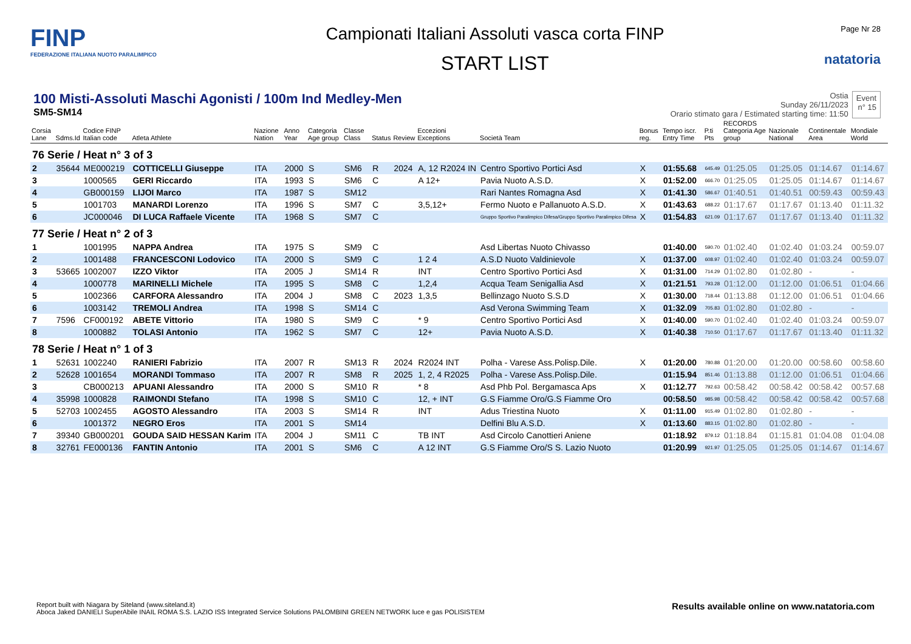FINP
FEDERAZIONE ITALIANA NUOTO PARALIMPICO
Campionati Italiani Assoluti vasca corta FINP
START LIST
Page Nr 28
natatoria
100 Misti-Assoluti Maschi Agonisti / 100m Ind Medley-Men
SM5-SM14
Ostia
Sunday 26/11/2023
Orario stimato gara / Estimated starting time: 11:50
Event
n° 15
| Corsia Lane | Sdms.Id | Codice FINP Italian code | Atleta Athlete | Nazione Nation | Anno Year | Categoria Age group | Classe Class | Status | Review | Eccezioni Exceptions | Società Team | Bonus reg. | Tempo iscr. Entry Time | P.ti Pts | RECORDS Categoria Age group | Nazionale National | Continentale Area | Mondiale World |
| --- | --- | --- | --- | --- | --- | --- | --- | --- | --- | --- | --- | --- | --- | --- | --- | --- | --- | --- |
| 76 Serie / Heat n° 3 of 3 | | | | | | | | | | | | | | | | | | |
| 2 | 35644 | ME000219 | COTTICELLI Giuseppe | ITA | 2000 | S | SM6 | R | 2024 | A, 12 R2024 IN | Centro Sportivo Portici Asd | X | 01:55.68 | 645.49 | 01:25.05 | 01:25.05 | 01:14.67 | 01:14.67 |
| 3 | | 1000565 | GERI Riccardo | ITA | 1993 | S | SM6 | C | | A 12+ | Pavia Nuoto A.S.D. | X | 01:52.00 | 666.70 | 01:25.05 | 01:25.05 | 01:14.67 | 01:14.67 |
| 4 | | GB000159 | LIJOI Marco | ITA | 1987 | S | SM12 | | | | Rari Nantes Romagna Asd | X | 01:41.30 | 586.67 | 01:40.51 | 01:40.51 | 00:59.43 | 00:59.43 |
| 5 | | 1001703 | MANARDI Lorenzo | ITA | 1996 | S | SM7 | C | | 3,5,12+ | Fermo Nuoto e Pallanuoto A.S.D. | X | 01:43.63 | 688.22 | 01:17.67 | 01:17.67 | 01:13.40 | 01:11.32 |
| 6 | | JC000046 | DI LUCA Raffaele Vicente | ITA | 1968 | S | SM7 | C | | | Gruppo Sportivo Paralimpico Difesa/Gruppo Sportivo Paralimpico Difesa | X | 01:54.83 | 621.09 | 01:17.67 | 01:17.67 | 01:13.40 | 01:11.32 |
| 77 Serie / Heat n° 2 of 3 | | | | | | | | | | | | | | | | | | |
| 1 | | 1001995 | NAPPA Andrea | ITA | 1975 | S | SM9 | C | | | Asd Libertas Nuoto Chivasso | | 01:40.00 | 590.70 | 01:02.40 | 01:02.40 | 01:03.24 | 00:59.07 |
| 2 | | 1001488 | FRANCESCONI Lodovico | ITA | 2000 | S | SM9 | C | | 1 2 4 | A.S.D Nuoto Valdinievole | X | 01:37.00 | 608.97 | 01:02.40 | 01:02.40 | 01:03.24 | 00:59.07 |
| 3 | 53665 | 1002007 | IZZO Viktor | ITA | 2005 | J | SM14 | R | | INT | Centro Sportivo Portici Asd | X | 01:31.00 | 714.29 | 01:02.80 | 01:02.80 | - | - |
| 4 | | 1000778 | MARINELLI Michele | ITA | 1995 | S | SM8 | C | | 1,2,4 | Acqua Team Senigallia Asd | X | 01:21.51 | 793.28 | 01:12.00 | 01:12.00 | 01:06.51 | 01:04.66 |
| 5 | | 1002366 | CARFORA Alessandro | ITA | 2004 | J | SM8 | C | 2023 | 1,3,5 | Bellinzago Nuoto S.S.D | X | 01:30.00 | 718.44 | 01:13.88 | 01:12.00 | 01:06.51 | 01:04.66 |
| 6 | | 1003142 | TREMOLI Andrea | ITA | 1998 | S | SM14 | C | | | Asd Verona Swimming Team | X | 01:32.09 | 705.83 | 01:02.80 | 01:02.80 | - | - |
| 7 | 7596 | CF000192 | ABETE Vittorio | ITA | 1980 | S | SM9 | C | | * 9 | Centro Sportivo Portici Asd | X | 01:40.00 | 590.70 | 01:02.40 | 01:02.40 | 01:03.24 | 00:59.07 |
| 8 | | 1000882 | TOLASI Antonio | ITA | 1962 | S | SM7 | C | | 12+ | Pavia Nuoto A.S.D. | X | 01:40.38 | 710.50 | 01:17.67 | 01:17.67 | 01:13.40 | 01:11.32 |
| 78 Serie / Heat n° 1 of 3 | | | | | | | | | | | | | | | | | | |
| 1 | 52631 | 1002240 | RANIERI Fabrizio | ITA | 2007 | R | SM13 | R | 2024 | R2024 INT | Polha - Varese Ass.Polisp.Dile. | X | 01:20.00 | 780.88 | 01:20.00 | 01:20.00 | 00:58.60 | 00:58.60 |
| 2 | 52628 | 1001654 | MORANDI Tommaso | ITA | 2007 | R | SM8 | R | 2025 | 1, 2, 4 R2025 | Polha - Varese Ass.Polisp.Dile. | | 01:15.94 | 851.46 | 01:13.88 | 01:12.00 | 01:06.51 | 01:04.66 |
| 3 | | CB000213 | APUANI Alessandro | ITA | 2000 | S | SM10 | R | | * 8 | Asd Phb Pol. Bergamasca Aps | X | 01:12.77 | 792.63 | 00:58.42 | 00:58.42 | 00:58.42 | 00:57.68 |
| 4 | 35998 | 1000828 | RAIMONDI Stefano | ITA | 1998 | S | SM10 | C | | 12, + INT | G.S Fiamme Oro/G.S Fiamme Oro | | 00:58.50 | 985.98 | 00:58.42 | 00:58.42 | 00:58.42 | 00:57.68 |
| 5 | 52703 | 1002455 | AGOSTO Alessandro | ITA | 2003 | S | SM14 | R | | INT | Adus Triestina Nuoto | X | 01:11.00 | 915.49 | 01:02.80 | 01:02.80 | - | - |
| 6 | | 1001372 | NEGRO Eros | ITA | 2001 | S | SM14 | | | | Delfini Blu A.S.D. | X | 01:13.60 | 883.15 | 01:02.80 | 01:02.80 | - | - |
| 7 | 39340 | GB000201 | GOUDA SAID HESSAN Karim | ITA | 2004 | J | SM11 | C | | TB INT | Asd Circolo Canottieri Aniene | | 01:18.92 | 879.12 | 01:18.84 | 01:15.81 | 01:04.08 | 01:04.08 |
| 8 | 32761 | FE000136 | FANTIN Antonio | ITA | 2001 | S | SM6 | C | | A 12 INT | G.S Fiamme Oro/S S. Lazio Nuoto | | 01:20.99 | 921.97 | 01:25.05 | 01:25.05 | 01:14.67 | 01:14.67 |
Report built with Niagara by Siteland (www.siteland.it)
Aboca Jaked DANIELI SuperAbile INAIL ROMA S.S. LAZIO ISS Integrated Service Solutions PALOMBINI GREEN NETWORK luce e gas POLISISTEM
Results available online on www.natatoria.com